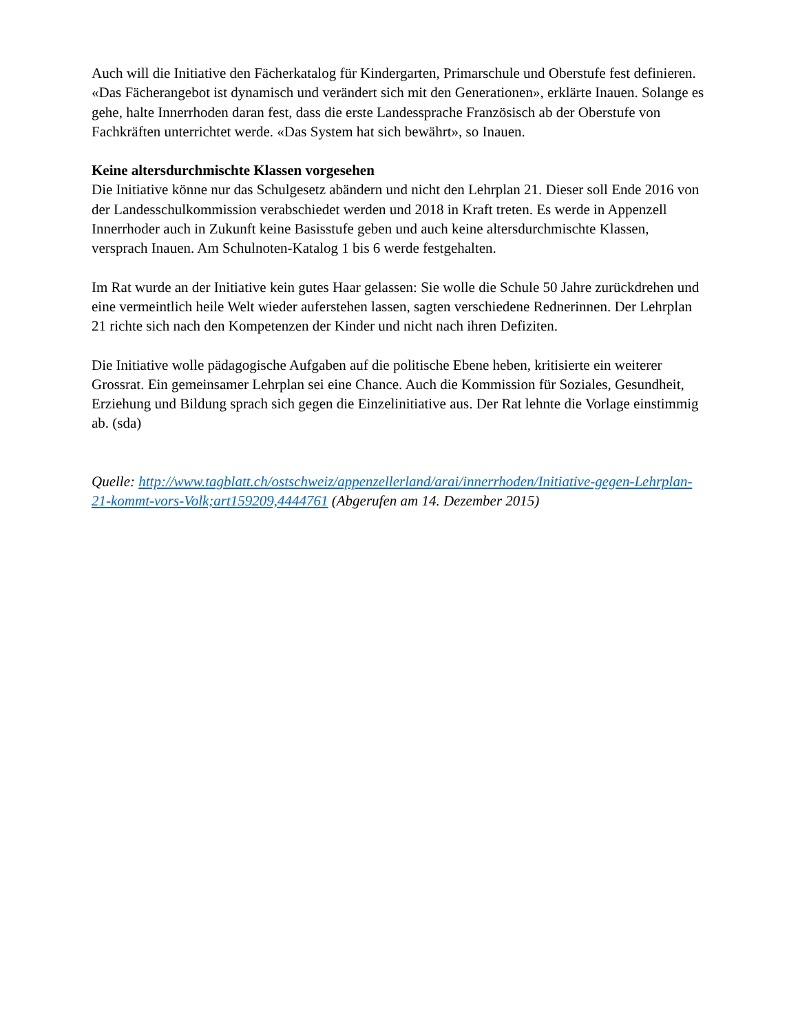Auch will die Initiative den Fächerkatalog für Kindergarten, Primarschule und Oberstufe fest definieren. «Das Fächerangebot ist dynamisch und verändert sich mit den Generationen», erklärte Inauen. Solange es gehe, halte Innerrhoden daran fest, dass die erste Landessprache Französisch ab der Oberstufe von Fachkräften unterrichtet werde. «Das System hat sich bewährt», so Inauen.
Keine altersdurchmischte Klassen vorgesehen
Die Initiative könne nur das Schulgesetz abändern und nicht den Lehrplan 21. Dieser soll Ende 2016 von der Landesschulkommission verabschiedet werden und 2018 in Kraft treten. Es werde in Appenzell Innerrhoder auch in Zukunft keine Basisstufe geben und auch keine altersdurchmischte Klassen, versprach Inauen. Am Schulnoten-Katalog 1 bis 6 werde festgehalten.
Im Rat wurde an der Initiative kein gutes Haar gelassen: Sie wolle die Schule 50 Jahre zurückdrehen und eine vermeintlich heile Welt wieder auferstehen lassen, sagten verschiedene Rednerinnen. Der Lehrplan 21 richte sich nach den Kompetenzen der Kinder und nicht nach ihren Defiziten.
Die Initiative wolle pädagogische Aufgaben auf die politische Ebene heben, kritisierte ein weiterer Grossrat. Ein gemeinsamer Lehrplan sei eine Chance. Auch die Kommission für Soziales, Gesundheit, Erziehung und Bildung sprach sich gegen die Einzelinitiative aus. Der Rat lehnte die Vorlage einstimmig ab. (sda)
Quelle: http://www.tagblatt.ch/ostschweiz/appenzellerland/arai/innerrhoden/Initiative-gegen-Lehrplan-21-kommt-vors-Volk;art159209,4444761 (Abgerufen am 14. Dezember 2015)